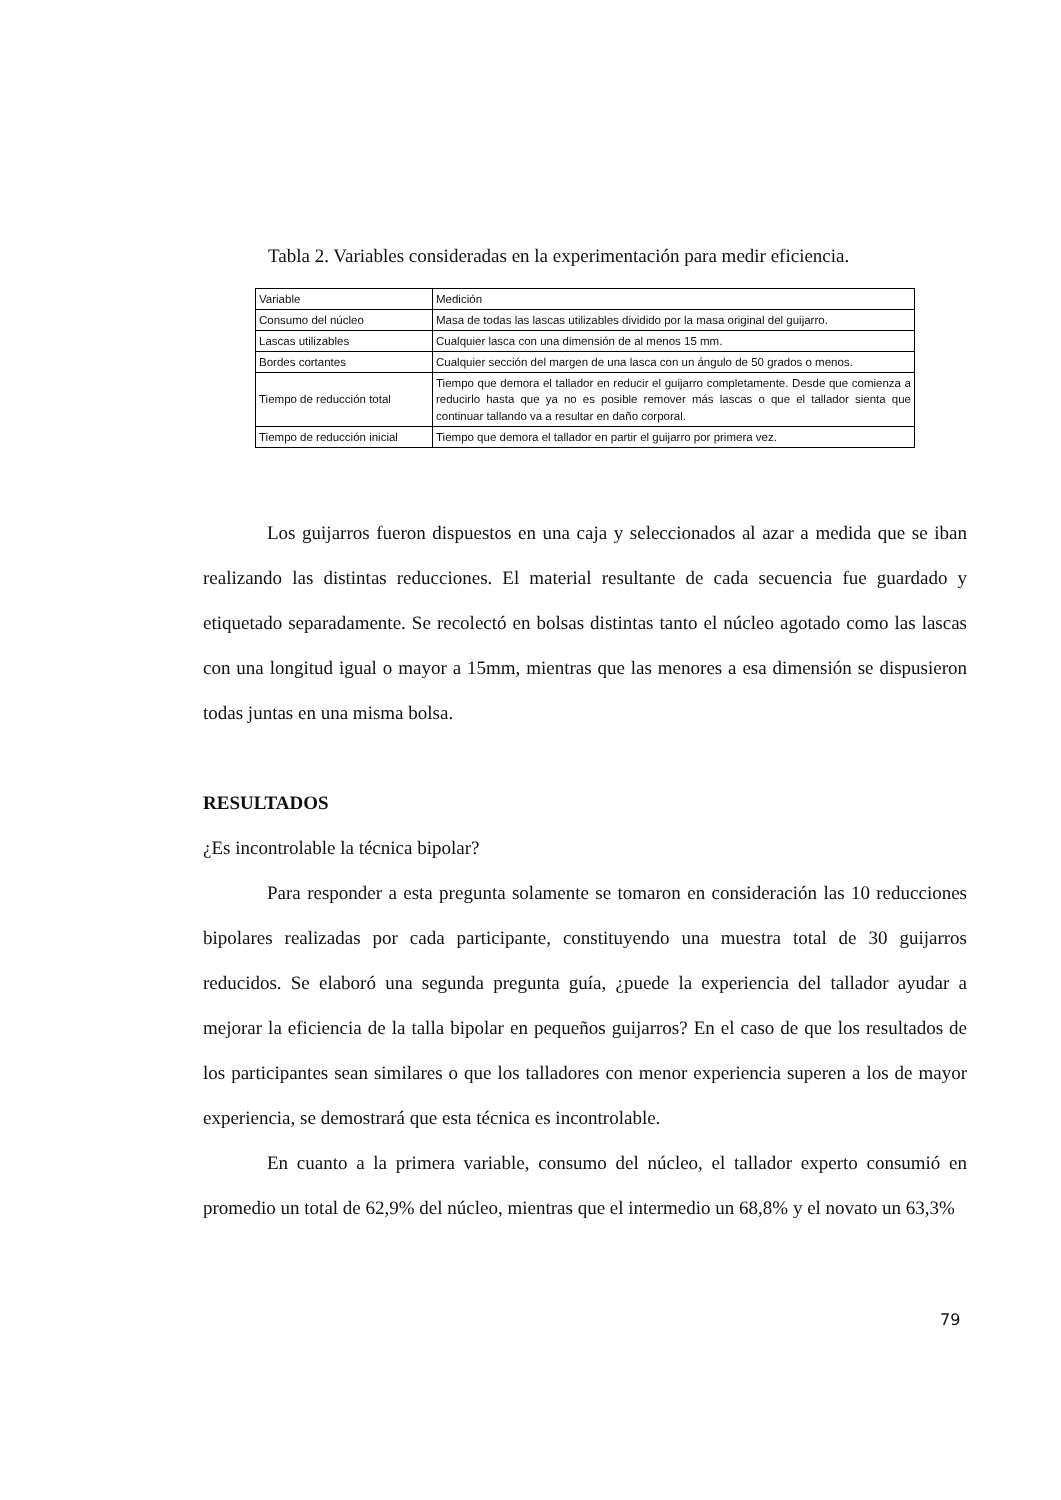Tabla 2. Variables consideradas en la experimentación para medir eficiencia.
| Variable | Medición |
| Consumo del núcleo | Masa de todas las lascas utilizables dividido por la masa original del guijarro. |
| Lascas utilizables | Cualquier lasca con una dimensión de al menos 15 mm. |
| Bordes cortantes | Cualquier sección del margen de una lasca con un ángulo de 50 grados o menos. |
| Tiempo de reducción total | Tiempo que demora el tallador en reducir el guijarro completamente. Desde que comienza a reducirlo hasta que ya no es posible remover más lascas o que el tallador sienta que continuar tallando va a resultar en daño corporal. |
| Tiempo de reducción inicial | Tiempo que demora el tallador en partir el guijarro por primera vez. |
Los guijarros fueron dispuestos en una caja y seleccionados al azar a medida que se iban realizando las distintas reducciones. El material resultante de cada secuencia fue guardado y etiquetado separadamente. Se recolectó en bolsas distintas tanto el núcleo agotado como las lascas con una longitud igual o mayor a 15mm, mientras que las menores a esa dimensión se dispusieron todas juntas en una misma bolsa.
RESULTADOS
¿Es incontrolable la técnica bipolar?
Para responder a esta pregunta solamente se tomaron en consideración las 10 reducciones bipolares realizadas por cada participante, constituyendo una muestra total de 30 guijarros reducidos. Se elaboró una segunda pregunta guía, ¿puede la experiencia del tallador ayudar a mejorar la eficiencia de la talla bipolar en pequeños guijarros? En el caso de que los resultados de los participantes sean similares o que los talladores con menor experiencia superen a los de mayor experiencia, se demostrará que esta técnica es incontrolable.
En cuanto a la primera variable, consumo del núcleo, el tallador experto consumió en promedio un total de 62,9% del núcleo, mientras que el intermedio un 68,8% y el novato un 63,3%
79